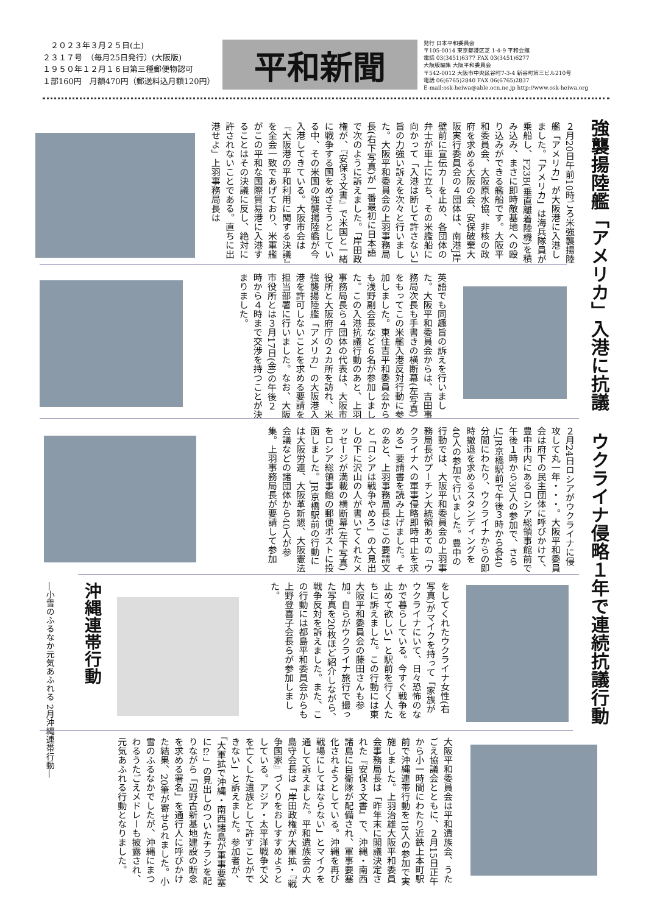２０２３年３月２５日(土)
２３１７号　（毎月25日発行）(大阪版)
１９５０年１２月１６日第三種郵便物認可
１部160円　月額470円（郵送料込月額120円）
平和新聞
発行 日本平和委員会
〒105-0014 東京都港区芝 1-4-9 平和会館
電話 03(3451)6377 FAX 03(3451)6277
大阪版編集 大阪平和委員会
〒542-0012 大阪市中央区谷町7-3-4 新谷町第三ビル210号
電話 06(6765)2840 FAX 06(6765)2837
E-mail:osk-heiwa@able.ocn.ne.jp http://www.osk-heiwa.org
強襲揚陸艦「アメリカ」入港に抗議
２月20日午前10時ごろ米強襲揚陸艦「アメリカ」が大阪港に入港しました。「アメリカ」は海兵隊員が乗船し、F23B(垂直離着陸機)を積み込み、まさに即時敵基地への殴り込みができる艦船です。大阪平和委員会、大阪原水協、非核の政府を求める大阪の会、安保破棄大阪実行委員会の４団体は、南港J岸壁前に宣伝カーを止め、各団体の弁士が車上に立ち、その米艦船に向かって「入港は断じて許さない」旨の力強い訴えを次々と行いました。大阪平和委員会の上羽事務局長(右下写真)が一番最初に日本語で次のように訴えました。「岸田政権が、『安保３文書』で米国と一緒に戦争する国をめざそうとしている中、その米国の強襲揚陸艦が今入港してきている。大阪市会は『大阪港の平和利用に関する決議』を全会一致であげており、米軍艦がこの平和な国際貿易港に入港することはその決議に反し、絶対に許されないことである。直ちに出港せよ」上羽事務局長は
英語でも同趣旨の訴えを行いました。大阪平和委員会からは、吉田事務局次長も手書きの横断幕(左写真)をもってこの米艦入港反対行動に参加しました。東住吉平和委員会からも浅野副会長など６名が参加しました。この入港抗議行動のあと、上羽事務局長ら４団体の代表は、大阪市役所と大阪府庁の２カ所を訪れ、米強襲揚陸艦「アメリカ」の大阪港入港を許可しないことを求める要請を担当部署に行いました。なお、大阪市役所とは３月17日(金)の午後２時から４時まで交渉を持つことが決まりました。
ウクライナ侵略１年で連続抗議行動
２月24日ロシアがウクライナに侵攻して丸一年・・・。大阪平和委員会は府下の民主団体に呼びかけて、豊中市内にあるロシア総領事館前で午後１時から30人の参加で、さらにJR京橋駅前で午後３時から各40分間にわたり、ウクライナからの即時撤退を求めるスタンディングを40人の参加で行いました。豊中の行動では、大阪平和委員会の上羽事務局長がプーチン大統領あての「ウクライナへの軍事侵略即時中止を求める」要請書を読み上げました。そのあと、上羽事務局長はこの要請文と「ロシアは戦争やめろ」の大見出しの下に沢山の人が書いてくれたメッセージが満載の横断幕(左下写真)をロシア総領事館の郵便ポストに投函しました。JR京橋駅前の行動には大阪労連、大阪革新懇、大阪憲法会議などの諸団体から40人が参集。上羽事務局長が要請して参加
をしてくれたウクライナ女性(右写真)がマイクを持って「家族がウクライナにいて、日々恐怖のなかで暮らしている。今すぐ戦争を止めて欲しい」と駅前を行く人たちに訴えました。この行動には東大阪平和委員会の藤田さんも参加。自らがウクライナ旅行で撮った写真を20枚ほど紹介しながら、戦争反対を訴えました。また、この行動には都島平和委員会からも上野登喜子会長らが参加しました。
沖縄連帯行動
―小雪のふるなか元気あふれる 2月沖縄連帯行動―
大阪平和委員会は平和遺族会、うたごえ協議会とともに、２月15日正午から小一時間にわたり近鉄上本町駅前で沖縄連帯行動を18人の参加で実施しました。上羽治雄大阪平和委員会事務局長は「昨年末に閣議決定された『安保３文書』で、沖縄・南西諸島に自衛隊が配備され、軍事要塞化されようとしている。沖縄を再び戦場にしてはならない」とマイクを通して訴えました。平和遺族会の大島守会長は「岸田政権が大軍拡・『戦争国家』づくりをおしすすめようとしている。アジア・太平洋戦争で父を亡くした遺族として許すことができない」と訴えました。参加者が、「大軍拡で沖縄・南西諸島が軍事要塞に⁉」の見出しのついたチラシを配りながら「辺野古新基地建設の断念を求める署名」を通行人に呼びかけた結果、20筆が寄せられました。小雪のふるなかでしたが、沖縄にまつわるうたごえメドレーも披露され、元気あふれる行動となりました。